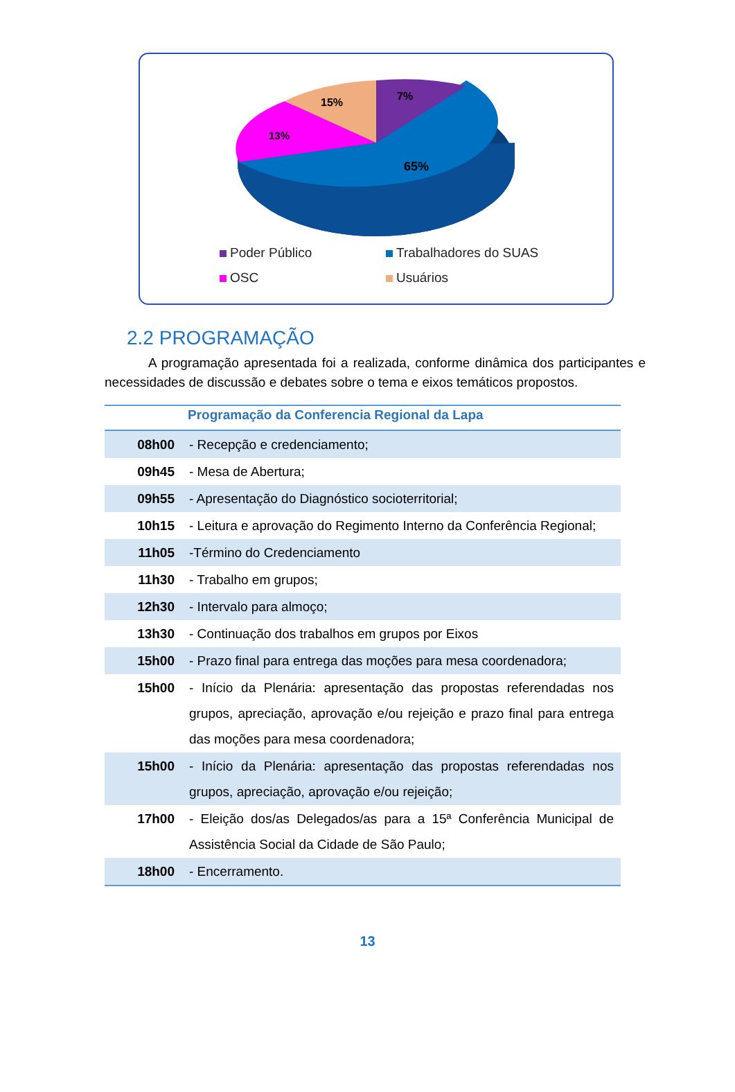65%
7%
15%
13%
Poder Público Trabalhadores do SUAS OSC Usuários
2.2 PROGRAMAÇÃO
A programação apresentada foi a realizada, conforme dinâmica dos participantes e necessidades de discussão e debates sobre o tema e eixos temáticos propostos.
| Programação da Conferencia Regional da Lapa | |
| --- | --- |
| 08h00 | - Recepção e credenciamento; |
| 09h45 | - Mesa de Abertura; |
| 09h55 | - Apresentação do Diagnóstico socioterritorial; |
| 10h15 | - Leitura e aprovação do Regimento Interno da Conferência Regional; |
| 11h05 | -Término do Credenciamento |
| 11h30 | - Trabalho em grupos; |
| 12h30 | - Intervalo para almoço; |
| 13h30 | - Continuação dos trabalhos em grupos por Eixos |
| 15h00 | - Prazo final para entrega das moções para mesa coordenadora; |
| 15h00 | - Início da Plenária: apresentação das propostas referendadas nos grupos, apreciação, aprovação e/ou rejeição e prazo final para entrega das moções para mesa coordenadora; |
| 15h00 | - Início da Plenária: apresentação das propostas referendadas nos grupos, apreciação, aprovação e/ou rejeição; |
| 17h00 | - Eleição dos/as Delegados/as para a 15ª Conferência Municipal de Assistência Social da Cidade de São Paulo; |
| 18h00 | - Encerramento. |
13